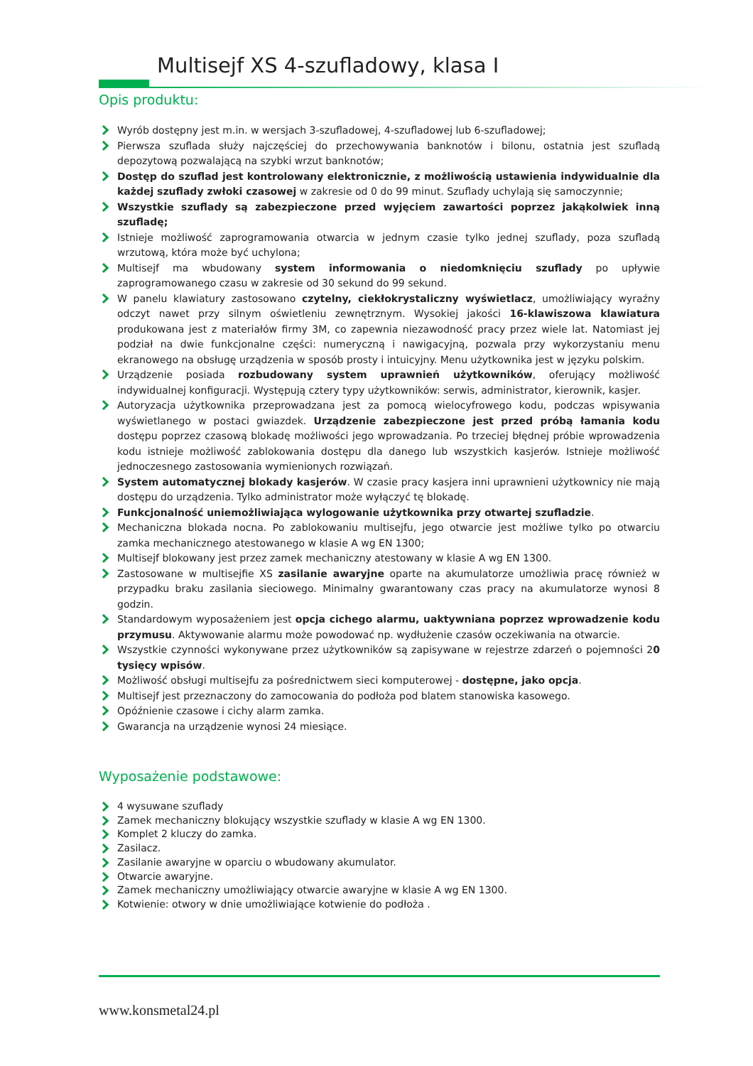Multisejf XS 4-szufladowy, klasa I
Opis produktu:
Wyrób dostępny jest m.in. w wersjach 3-szufladowej, 4-szufladowej lub 6-szufladowej;
Pierwsza szuflada służy najczęściej do przechowywania banknotów i bilonu, ostatnia jest szufladą depozytową pozwalającą na szybki wrzut banknotów;
Dostęp do szuflad jest kontrolowany elektronicznie, z możliwością ustawienia indywidualnie dla każdej szuflady zwłoki czasowej w zakresie od 0 do 99 minut. Szuflady uchylają się samoczynnie;
Wszystkie szuflady są zabezpieczone przed wyjęciem zawartości poprzez jakąkolwiek inną szufladę;
Istnieje możliwość zaprogramowania otwarcia w jednym czasie tylko jednej szuflady, poza szufladą wrzutową, która może być uchylona;
Multisejf ma wbudowany system informowania o niedomknięciu szuflady po upływie zaprogramowanego czasu w zakresie od 30 sekund do 99 sekund.
W panelu klawiatury zastosowano czytelny, ciekłokrystaliczny wyświetlacz, umożliwiający wyraźny odczyt nawet przy silnym oświetleniu zewnętrznym. Wysokiej jakości 16-klawiszowa klawiatura produkowana jest z materiałów firmy 3M, co zapewnia niezawodność pracy przez wiele lat. Natomiast jej podział na dwie funkcjonalne części: numeryczną i nawigacyjną, pozwala przy wykorzystaniu menu ekranowego na obsługę urządzenia w sposób prosty i intuicyjny. Menu użytkownika jest w języku polskim.
Urządzenie posiada rozbudowany system uprawnień użytkowników, oferujący możliwość indywidualnej konfiguracji. Występują cztery typy użytkowników: serwis, administrator, kierownik, kasjer.
Autoryzacja użytkownika przeprowadzana jest za pomocą wielocyfrowego kodu, podczas wpisywania wyświetlanego w postaci gwiazdek. Urządzenie zabezpieczone jest przed próbą łamania kodu dostępu poprzez czasową blokadę możliwości jego wprowadzania. Po trzeciej błędnej próbie wprowadzenia kodu istnieje możliwość zablokowania dostępu dla danego lub wszystkich kasjerów. Istnieje możliwość jednoczesnego zastosowania wymienionych rozwiązań.
System automatycznej blokady kasjerów. W czasie pracy kasjera inni uprawnieni użytkownicy nie mają dostępu do urządzenia. Tylko administrator może wyłączyć tę blokadę.
Funkcjonalność uniemożliwiająca wylogowanie użytkownika przy otwartej szufladzie.
Mechaniczna blokada nocna. Po zablokowaniu multisejfu, jego otwarcie jest możliwe tylko po otwarciu zamka mechanicznego atestowanego w klasie A wg EN 1300;
Multisejf blokowany jest przez zamek mechaniczny atestowany w klasie A wg EN 1300.
Zastosowane w multisejfie XS zasilanie awaryjne oparte na akumulatorze umożliwia pracę również w przypadku braku zasilania sieciowego. Minimalny gwarantowany czas pracy na akumulatorze wynosi 8 godzin.
Standardowym wyposażeniem jest opcja cichego alarmu, uaktywniana poprzez wprowadzenie kodu przymusu. Aktywowanie alarmu może powodować np. wydłużenie czasów oczekiwania na otwarcie.
Wszystkie czynności wykonywane przez użytkowników są zapisywane w rejestrze zdarzeń o pojemności 20 tysięcy wpisów.
Możliwość obsługi multisejfu za pośrednictwem sieci komputerowej - dostępne, jako opcja.
Multisejf jest przeznaczony do zamocowania do podłoża pod blatem stanowiska kasowego.
Opóźnienie czasowe i cichy alarm zamka.
Gwarancja na urządzenie wynosi 24 miesiące.
Wyposażenie podstawowe:
4 wysuwane szuflady
Zamek mechaniczny blokujący wszystkie szuflady w klasie A wg EN 1300.
Komplet 2 kluczy do zamka.
Zasilacz.
Zasilanie awaryjne w oparciu o wbudowany akumulator.
Otwarcie awaryjne.
Zamek mechaniczny umożliwiający otwarcie awaryjne w klasie A wg EN 1300.
Kotwienie: otwory w dnie umożliwiające kotwienie do podłoża .
www.konsmetal24.pl